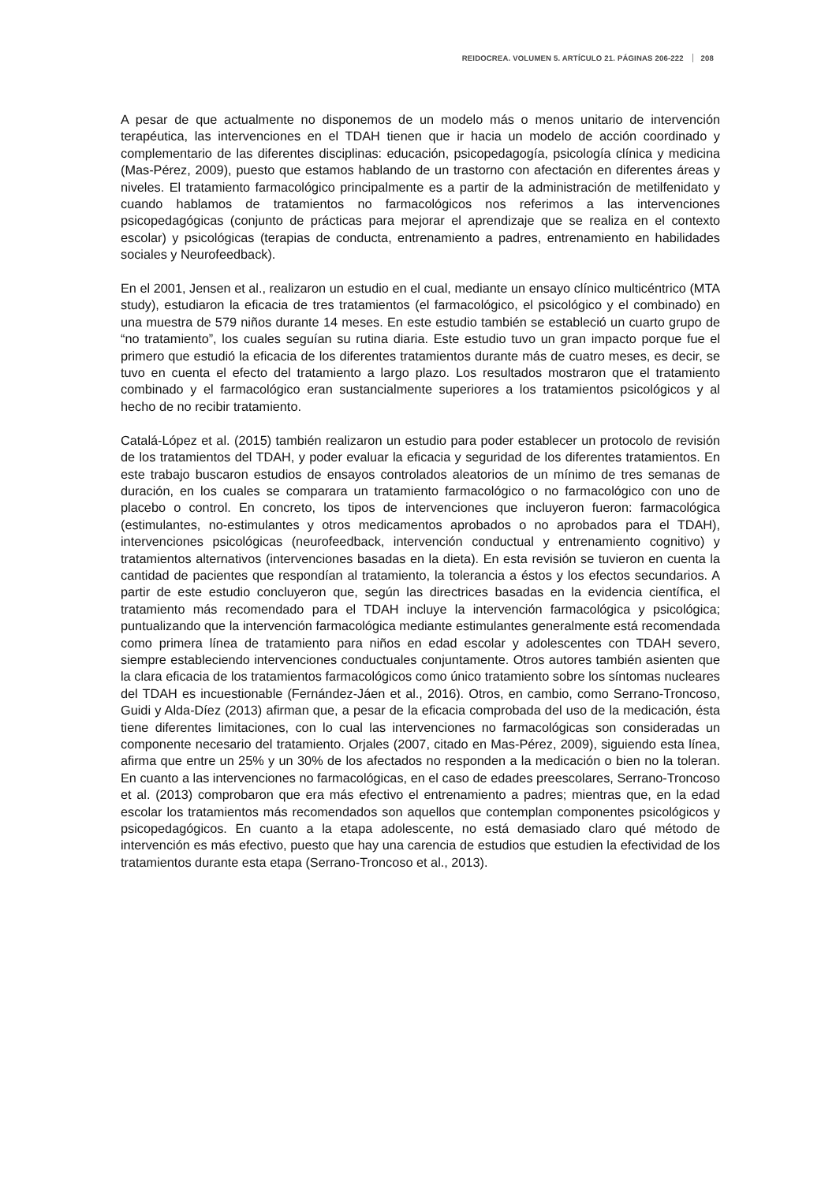REIDOCREA. VOLUMEN 5. ARTÍCULO 21. PÁGINAS 206-222 208
A pesar de que actualmente no disponemos de un modelo más o menos unitario de intervención terapéutica, las intervenciones en el TDAH tienen que ir hacia un modelo de acción coordinado y complementario de las diferentes disciplinas: educación, psicopedagogía, psicología clínica y medicina (Mas-Pérez, 2009), puesto que estamos hablando de un trastorno con afectación en diferentes áreas y niveles. El tratamiento farmacológico principalmente es a partir de la administración de metilfenidato y cuando hablamos de tratamientos no farmacológicos nos referimos a las intervenciones psicopedagógicas (conjunto de prácticas para mejorar el aprendizaje que se realiza en el contexto escolar) y psicológicas (terapias de conducta, entrenamiento a padres, entrenamiento en habilidades sociales y Neurofeedback).
En el 2001, Jensen et al., realizaron un estudio en el cual, mediante un ensayo clínico multicéntrico (MTA study), estudiaron la eficacia de tres tratamientos (el farmacológico, el psicológico y el combinado) en una muestra de 579 niños durante 14 meses. En este estudio también se estableció un cuarto grupo de “no tratamiento”, los cuales seguían su rutina diaria. Este estudio tuvo un gran impacto porque fue el primero que estudió la eficacia de los diferentes tratamientos durante más de cuatro meses, es decir, se tuvo en cuenta el efecto del tratamiento a largo plazo. Los resultados mostraron que el tratamiento combinado y el farmacológico eran sustancialmente superiores a los tratamientos psicológicos y al hecho de no recibir tratamiento.
Catalá-López et al. (2015) también realizaron un estudio para poder establecer un protocolo de revisión de los tratamientos del TDAH, y poder evaluar la eficacia y seguridad de los diferentes tratamientos. En este trabajo buscaron estudios de ensayos controlados aleatorios de un mínimo de tres semanas de duración, en los cuales se comparara un tratamiento farmacológico o no farmacológico con uno de placebo o control. En concreto, los tipos de intervenciones que incluyeron fueron: farmacológica (estimulantes, no-estimulantes y otros medicamentos aprobados o no aprobados para el TDAH), intervenciones psicológicas (neurofeedback, intervención conductual y entrenamiento cognitivo) y tratamientos alternativos (intervenciones basadas en la dieta). En esta revisión se tuvieron en cuenta la cantidad de pacientes que respondían al tratamiento, la tolerancia a éstos y los efectos secundarios. A partir de este estudio concluyeron que, según las directrices basadas en la evidencia científica, el tratamiento más recomendado para el TDAH incluye la intervención farmacológica y psicológica; puntualizando que la intervención farmacológica mediante estimulantes generalmente está recomendada como primera línea de tratamiento para niños en edad escolar y adolescentes con TDAH severo, siempre estableciendo intervenciones conductuales conjuntamente. Otros autores también asienten que la clara eficacia de los tratamientos farmacológicos como único tratamiento sobre los síntomas nucleares del TDAH es incuestionable (Fernández-Jáen et al., 2016). Otros, en cambio, como Serrano-Troncoso, Guidi y Alda-Díez (2013) afirman que, a pesar de la eficacia comprobada del uso de la medicación, ésta tiene diferentes limitaciones, con lo cual las intervenciones no farmacológicas son consideradas un componente necesario del tratamiento. Orjales (2007, citado en Mas-Pérez, 2009), siguiendo esta línea, afirma que entre un 25% y un 30% de los afectados no responden a la medicación o bien no la toleran. En cuanto a las intervenciones no farmacológicas, en el caso de edades preescolares, Serrano-Troncoso et al. (2013) comprobaron que era más efectivo el entrenamiento a padres; mientras que, en la edad escolar los tratamientos más recomendados son aquellos que contemplan componentes psicológicos y psicopedagógicos. En cuanto a la etapa adolescente, no está demasiado claro qué método de intervención es más efectivo, puesto que hay una carencia de estudios que estudien la efectividad de los tratamientos durante esta etapa (Serrano-Troncoso et al., 2013).